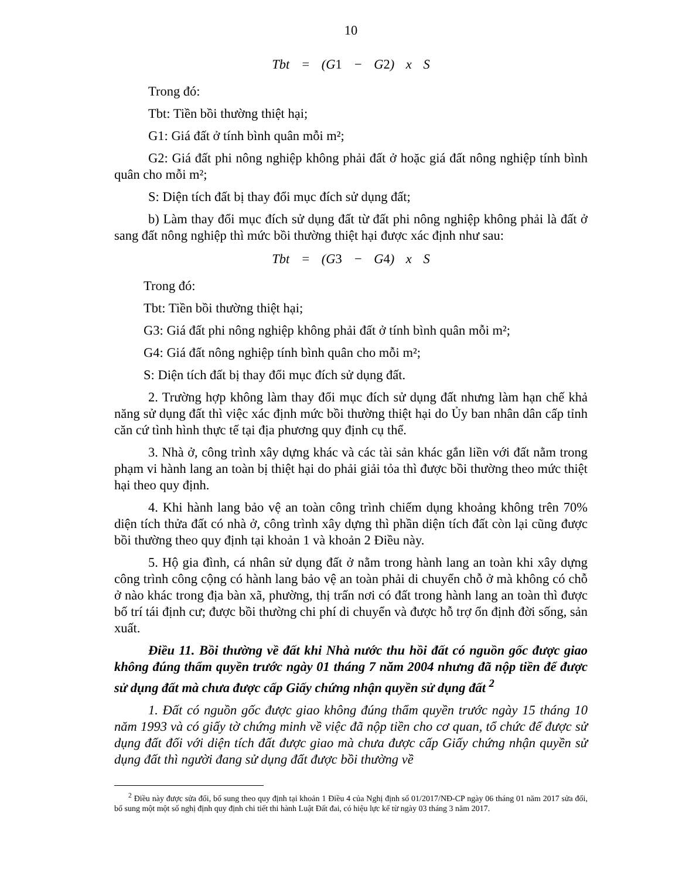10
Tbt = (G1 − G2) x S
Trong đó:
Tbt: Tiền bồi thường thiệt hại;
G1: Giá đất ở tính bình quân mỗi m²;
G2: Giá đất phi nông nghiệp không phải đất ở hoặc giá đất nông nghiệp tính bình quân cho mỗi m²;
S: Diện tích đất bị thay đổi mục đích sử dụng đất;
b) Làm thay đổi mục đích sử dụng đất từ đất phi nông nghiệp không phải là đất ở sang đất nông nghiệp thì mức bồi thường thiệt hại được xác định như sau:
Tbt = (G3 − G4) x S
Trong đó:
Tbt: Tiền bồi thường thiệt hại;
G3: Giá đất phi nông nghiệp không phải đất ở tính bình quân mỗi m²;
G4: Giá đất nông nghiệp tính bình quân cho mỗi m²;
S: Diện tích đất bị thay đổi mục đích sử dụng đất.
2. Trường hợp không làm thay đổi mục đích sử dụng đất nhưng làm hạn chế khả năng sử dụng đất thì việc xác định mức bồi thường thiệt hại do Ủy ban nhân dân cấp tỉnh căn cứ tình hình thực tế tại địa phương quy định cụ thể.
3. Nhà ở, công trình xây dựng khác và các tài sản khác gắn liền với đất nằm trong phạm vi hành lang an toàn bị thiệt hại do phải giải tỏa thì được bồi thường theo mức thiệt hại theo quy định.
4. Khi hành lang bảo vệ an toàn công trình chiếm dụng khoảng không trên 70% diện tích thửa đất có nhà ở, công trình xây dựng thì phần diện tích đất còn lại cũng được bồi thường theo quy định tại khoản 1 và khoản 2 Điều này.
5. Hộ gia đình, cá nhân sử dụng đất ở nằm trong hành lang an toàn khi xây dựng công trình công cộng có hành lang bảo vệ an toàn phải di chuyển chỗ ở mà không có chỗ ở nào khác trong địa bàn xã, phường, thị trấn nơi có đất trong hành lang an toàn thì được bố trí tái định cư; được bồi thường chi phí di chuyển và được hỗ trợ ổn định đời sống, sản xuất.
Điều 11. Bồi thường về đất khi Nhà nước thu hồi đất có nguồn gốc được giao không đúng thẩm quyền trước ngày 01 tháng 7 năm 2004 nhưng đã nộp tiền để được sử dụng đất mà chưa được cấp Giấy chứng nhận quyền sử dụng đất <sup>2</sup>
1. Đất có nguồn gốc được giao không đúng thẩm quyền trước ngày 15 tháng 10 năm 1993 và có giấy tờ chứng minh về việc đã nộp tiền cho cơ quan, tổ chức để được sử dụng đất đối với diện tích đất được giao mà chưa được cấp Giấy chứng nhận quyền sử dụng đất thì người đang sử dụng đất được bồi thường về
<sup>2</sup> Điều này được sửa đổi, bổ sung theo quy định tại khoản 1 Điều 4 của Nghị định số 01/2017/NĐ-CP ngày 06 tháng 01 năm 2017 sửa đổi, bổ sung một một số nghị định quy định chi tiết thi hành Luật Đất đai, có hiệu lực kể từ ngày 03 tháng 3 năm 2017.